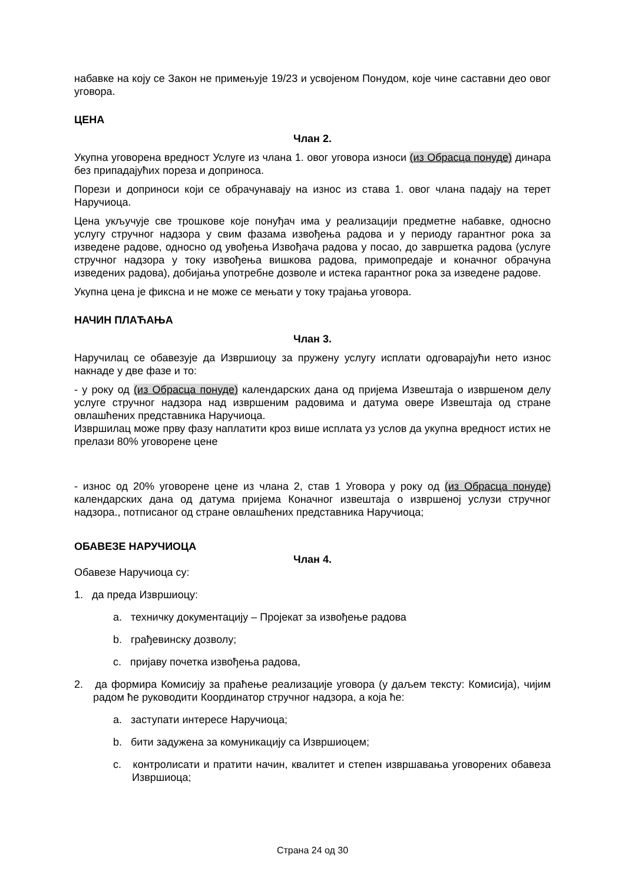набавке на коју се Закон не примењује 19/23 и усвојеном Понудом, које чине саставни део овог уговора.
ЦЕНА
Члан 2.
Укупна уговорена вредност Услуге из члана 1. овог уговора износи (из Обрасца понуде) динара без припадајућих пореза и доприноса.
Порези и доприноси који се обрачунавају на износ из става 1. овог члана падају на терет Наручиоца.
Цена укључује све трошкове које понуђач има у реализацији предметне набавке, односно услугу стручног надзора у свим фазама извођења радова и у периоду гарантног рока за изведене радове, односно од увођења Извођача радова у посао, до завршетка радова (услуге стручног надзора у току извођења вишкова радова, примопредаје и коначног обрачуна изведених радова), добијања употребне дозволе и истека гарантног рока за изведене радове.
Укупна цена је фиксна и не може се мењати у току трајања уговора.
НАЧИН ПЛАЋАЊА
Члан 3.
Наручилац се обавезује да Извршиоцу за пружену услугу исплати одговарајући нето износ накнаде у две фазе и то:
- у року од (из Обрасца понуде) календарских дана од пријема Извештаја о извршеном делу услуге стручног надзора над извршеним радовима и датума овере Извештаја од стране овлашћених представника Наручиоца.
Извршилац може прву фазу наплатити кроз више исплата уз услов да укупна вредност истих не прелази 80% уговорене цене
- износ од 20% уговорене цене из члана 2, став 1 Уговора у року од (из Обрасца понуде) календарских дана од датума пријема Коначног извештаја о извршеној услузи стручног надзора., потписаног од стране овлашћених представника Наручиоца;
ОБАВЕЗЕ НАРУЧИОЦА
Члан 4.
Обавезе Наручиоца су:
1. да преда Извршиоцу:
a. техничку документацију – Пројекат за извођење радова
b. грађевинску дозволу;
c. пријаву почетка извођења радова,
2. да формира Комисију за праћење реализације уговора (у даљем тексту: Комисија), чијим радом ће руководити Координатор стручног надзора, а која ће:
a. заступати интересе Наручиоца;
b. бити задужена за комуникацију са Извршиоцем;
c. контролисати и пратити начин, квалитет и степен извршавања уговорених обавеза Извршиоца;
Страна 24 од 30